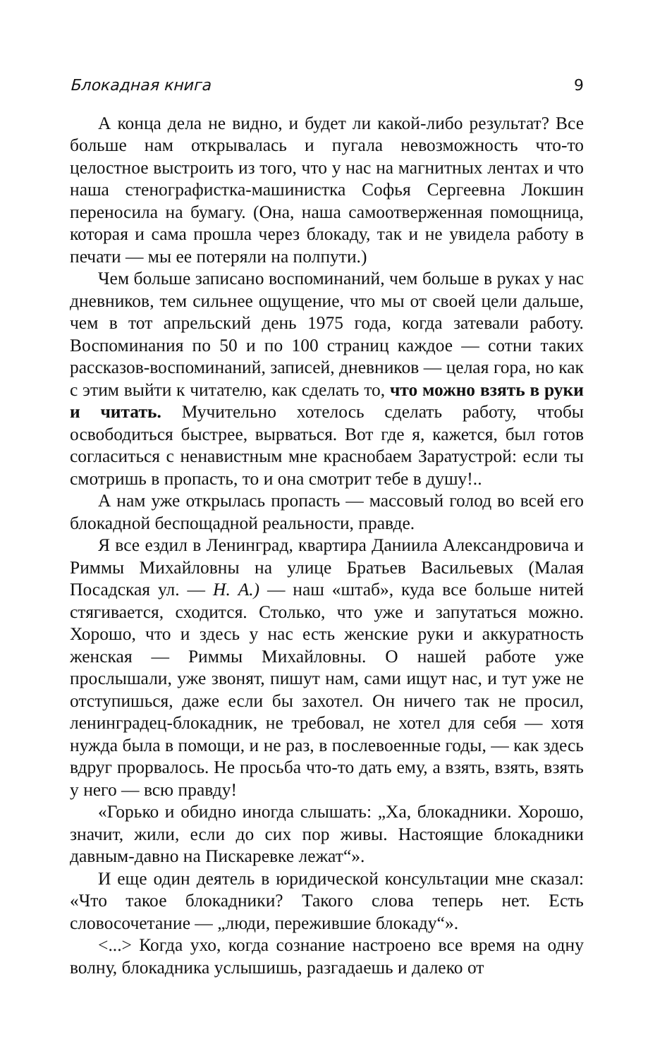Блокадная книга 9
А конца дела не видно, и будет ли какой-либо результат? Все больше нам открывалась и пугала невозможность что-то целостное выстроить из того, что у нас на магнитных лентах и что наша стенографистка-машинистка Софья Сергеевна Локшин переносила на бумагу. (Она, наша самоотверженная помощница, которая и сама прошла через блокаду, так и не увидела работу в печати — мы ее потеряли на полпути.)
Чем больше записано воспоминаний, чем больше в руках у нас дневников, тем сильнее ощущение, что мы от своей цели дальше, чем в тот апрельский день 1975 года, когда затевали работу. Воспоминания по 50 и по 100 страниц каждое — сотни таких рассказов-воспоминаний, записей, дневников — целая гора, но как с этим выйти к читателю, как сделать то, что можно взять в руки и читать. Мучительно хотелось сделать работу, чтобы освободиться быстрее, вырваться. Вот где я, кажется, был готов согласиться с ненавистным мне красно­баем Заратустрой: если ты смотришь в пропасть, то и она смотрит тебе в душу!..
А нам уже открылась пропасть — массовый голод во всей его блокадной беспощадной реальности, правде.
Я все ездил в Ленинград, квартира Даниила Александро­вича и Риммы Михайловны на улице Братьев Васильевых (Малая Посадская ул. — Н. А.) — наш «штаб», куда все больше нитей стягивается, сходится. Столько, что уже и запутаться можно. Хорошо, что и здесь у нас есть женские руки и акку­ратность женская — Риммы Михайловны. О нашей работе уже прослышали, уже звонят, пишут нам, сами ищут нас, и тут уже не отступишься, даже если бы захотел. Он ничего так не просил, ленинградец-блокадник, не требовал, не хотел для себя — хотя нужда была в помощи, и не раз, в послевоенные годы, — как здесь вдруг прорвалось. Не просьба что-то дать ему, а взять, взять, взять у него — всю правду!
«Горько и обидно иногда слышать: „Ха, блокадники. Хо­рошо, значит, жили, если до сих пор живы. Настоящие бло­кадники давным-давно на Пискаревке лежат“».
И еще один деятель в юридической консультации мне ска­зал: «Что такое блокадники? Такого слова теперь нет. Есть словосочетание — „люди, пережившие блокаду“».
<...> Когда ухо, когда сознание настроено все время на одну волну, блокадника услышишь, разгадаешь и далеко от